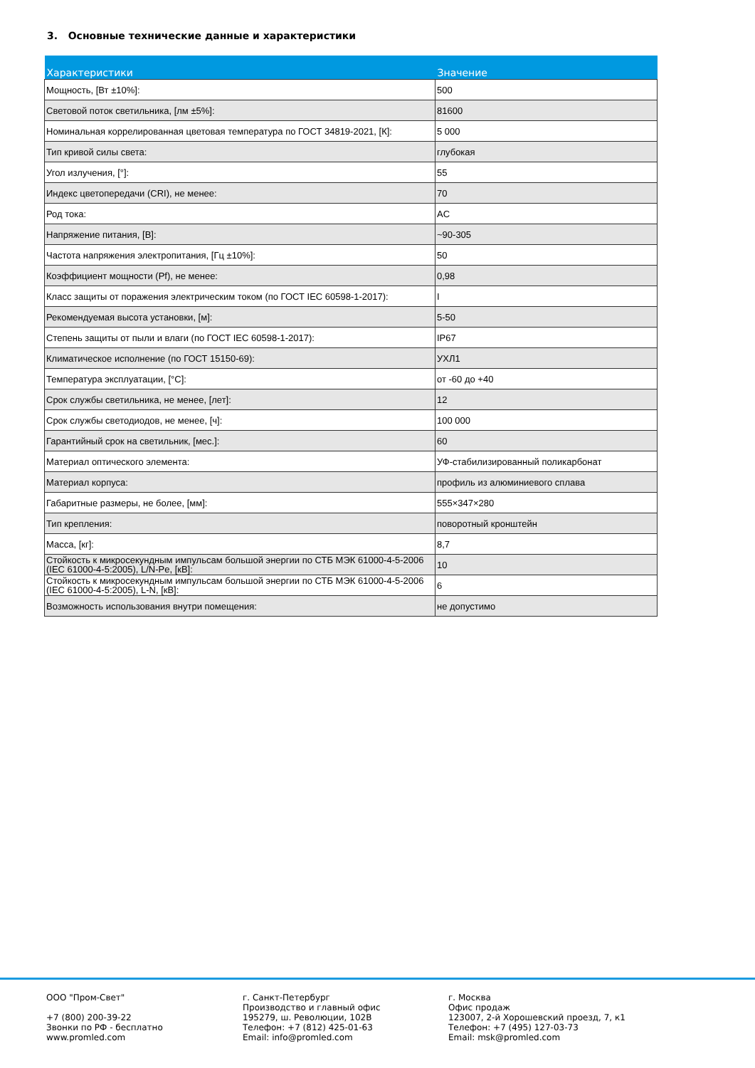3. Основные технические данные и характеристики
| Характеристики | Значение |
| --- | --- |
| Мощность, [Вт ±10%]: | 500 |
| Световой поток светильника, [лм ±5%]: | 81600 |
| Номинальная коррелированная цветовая температура по ГОСТ 34819-2021, [К]: | 5 000 |
| Тип кривой силы света: | глубокая |
| Угол излучения, [°]: | 55 |
| Индекс цветопередачи (CRI), не менее: | 70 |
| Род тока: | AC |
| Напряжение питания, [В]: | ~90-305 |
| Частота напряжения электропитания, [Гц ±10%]: | 50 |
| Коэффициент мощности (Pf), не менее: | 0,98 |
| Класс защиты от поражения электрическим током (по ГОСТ IEC 60598-1-2017): | I |
| Рекомендуемая высота установки, [м]: | 5-50 |
| Степень защиты от пыли и влаги (по ГОСТ IEC 60598-1-2017): | IP67 |
| Климатическое исполнение (по ГОСТ 15150-69): | УХЛ1 |
| Температура эксплуатации, [°С]: | от -60 до +40 |
| Срок службы светильника, не менее, [лет]: | 12 |
| Срок службы светодиодов, не менее, [ч]: | 100 000 |
| Гарантийный срок на светильник, [мес.]: | 60 |
| Материал оптического элемента: | УФ-стабилизированный поликарбонат |
| Материал корпуса: | профиль из алюминиевого сплава |
| Габаритные размеры, не более, [мм]: | 555×347×280 |
| Тип крепления: | поворотный кронштейн |
| Масса, [кг]: | 8,7 |
| Стойкость к микросекундным импульсам большой энергии по СТБ МЭК 61000-4-5-2006 (IEC 61000-4-5:2005), L/N-Pe, [кВ]: | 10 |
| Стойкость к микросекундным импульсам большой энергии по СТБ МЭК 61000-4-5-2006 (IEC 61000-4-5:2005), L-N, [кВ]: | 6 |
| Возможность использования внутри помещения: | не допустимо |
ООО "Пром-Свет" +7 (800) 200-39-22 Звонки по РФ - бесплатно www.promled.com
г. Санкт-Петербург Производство и главный офис 195279, ш. Революции, 102В Телефон: +7 (812) 425-01-63 Email: info@promled.com
г. Москва Офис продаж 123007, 2-й Хорошевский проезд, 7, к1 Телефон: +7 (495) 127-03-73 Email: msk@promled.com